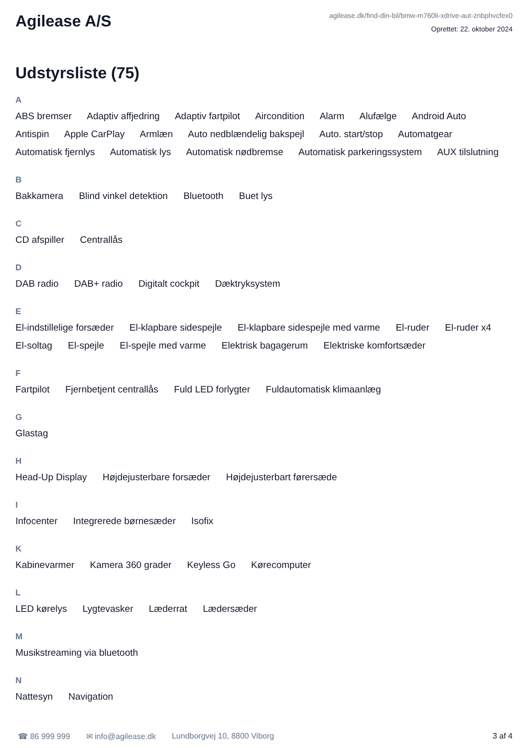Agilease A/S
agilease.dk/find-din-bil/bmw-m760li-xdrive-aut-znbphvcfex0
Oprettet: 22. oktober 2024
Udstyrsliste (75)
A
ABS bremser Adaptiv affjedring Adaptiv fartpilot Aircondition Alarm Alufælge Android Auto Antispin Apple CarPlay Armlæn Auto nedblændelig bakspejl Auto. start/stop Automatgear Automatisk fjernlys Automatisk lys Automatisk nødbremse Automatisk parkeringssystem AUX tilslutning
B
Bakkamera Blind vinkel detektion Bluetooth Buet lys
C
CD afspiller Centrallås
D
DAB radio DAB+ radio Digitalt cockpit Dæktryksystem
E
El-indstillelige forsæder El-klapbare sidespejle El-klapbare sidespejle med varme El-ruder El-ruder x4 El-soltag El-spejle El-spejle med varme Elektrisk bagagerum Elektriske komfortsæder
F
Fartpilot Fjernbetjent centrallås Fuld LED forlygter Fuldautomatisk klimaanlæg
G
Glastag
H
Head-Up Display Højdejusterbare forsæder Højdejusterbart førersæde
I
Infocenter Integrerede børnesæder Isofix
K
Kabinevarmer Kamera 360 grader Keyless Go Kørecomputer
L
LED kørelys Lygtevasker Læderrat Lædersæder
M
Musikstreaming via bluetooth
N
Nattesyn Navigation
☎ 86 999 999 ✉ info@agilease.dk Lundborgvej 10, 8800 Viborg 3 af 4